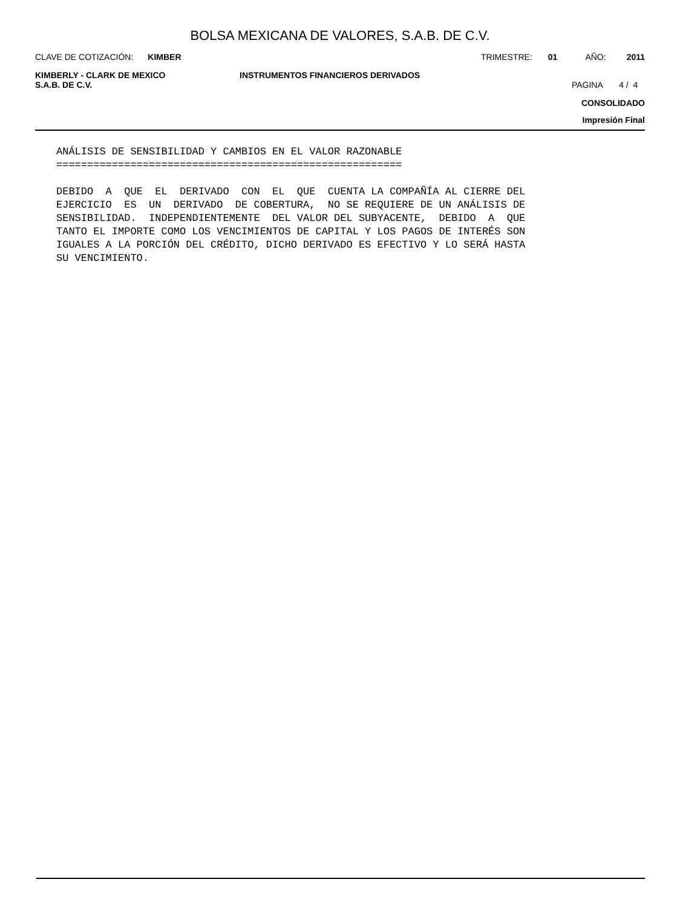BOLSA MEXICANA DE VALORES, S.A.B. DE C.V.
CLAVE DE COTIZACIÓN: KIMBER TRIMESTRE: 01 AÑO: 2011
KIMBERLY - CLARK DE MEXICO
S.A.B. DE C.V. INSTRUMENTOS FINANCIEROS DERIVADOS PAGINA 4 / 4
CONSOLIDADO
Impresión Final
ANÁLISIS DE SENSIBILIDAD Y CAMBIOS EN EL VALOR RAZONABLE
========================================================

DEBIDO  A  QUE  EL  DERIVADO  CON  EL  QUE  CUENTA LA COMPAÑÍA AL CIERRE DEL
EJERCICIO  ES  UN  DERIVADO  DE COBERTURA,  NO SE REQUIERE DE UN ANÁLISIS DE
SENSIBILIDAD.  INDEPENDIENTEMENTE  DEL VALOR DEL SUBYACENTE,  DEBIDO  A  QUE
TANTO EL IMPORTE COMO LOS VENCIMIENTOS DE CAPITAL Y LOS PAGOS DE INTERÉS SON
IGUALES A LA PORCIÓN DEL CRÉDITO, DICHO DERIVADO ES EFECTIVO Y LO SERÁ HASTA
SU VENCIMIENTO.